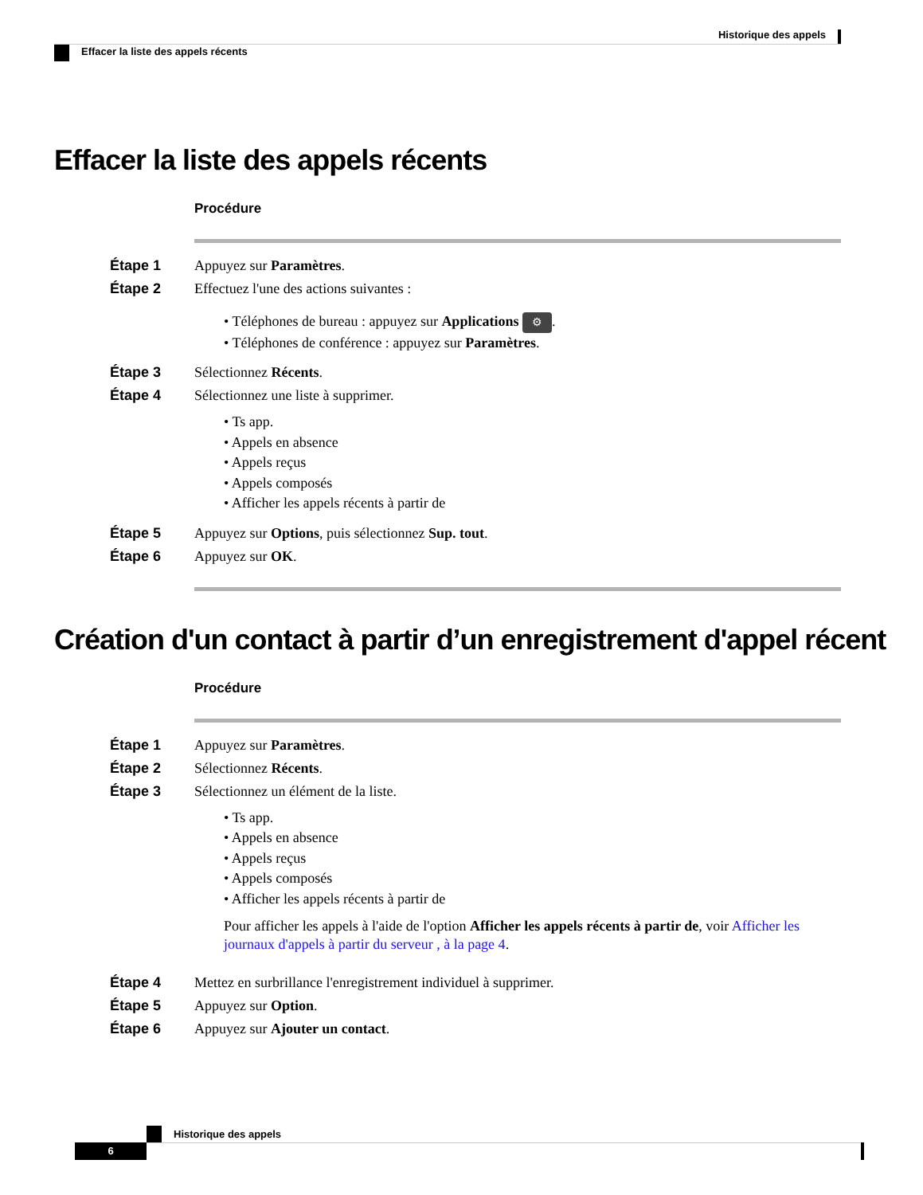Historique des appels
Effacer la liste des appels récents
Effacer la liste des appels récents
Procédure
Étape 1 Appuyez sur Paramètres.
Étape 2 Effectuez l'une des actions suivantes :
• Téléphones de bureau : appuyez sur Applications ⚙.
• Téléphones de conférence : appuyez sur Paramètres.
Étape 3 Sélectionnez Récents.
Étape 4 Sélectionnez une liste à supprimer.
• Ts app.
• Appels en absence
• Appels reçus
• Appels composés
• Afficher les appels récents à partir de
Étape 5 Appuyez sur Options, puis sélectionnez Sup. tout.
Étape 6 Appuyez sur OK.
Création d'un contact à partir d’un enregistrement d'appel récent
Procédure
Étape 1 Appuyez sur Paramètres.
Étape 2 Sélectionnez Récents.
Étape 3 Sélectionnez un élément de la liste.
• Ts app.
• Appels en absence
• Appels reçus
• Appels composés
• Afficher les appels récents à partir de
Pour afficher les appels à l'aide de l'option Afficher les appels récents à partir de, voir Afficher les journaux d'appels à partir du serveur , à la page 4.
Étape 4 Mettez en surbrillance l'enregistrement individuel à supprimer.
Étape 5 Appuyez sur Option.
Étape 6 Appuyez sur Ajouter un contact.
Historique des appels
6